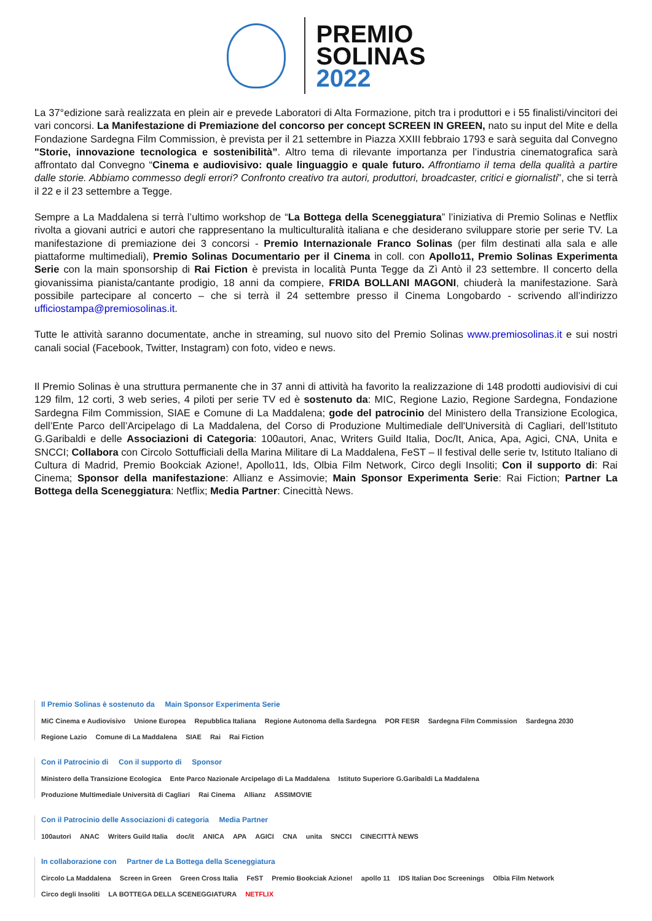PREMIO
SOLINAS
2022
La 37°edizione sarà realizzata en plein air e prevede Laboratori di Alta Formazione, pitch tra i produttori e i 55 finalisti/vincitori dei vari concorsi. La Manifestazione di Premiazione del concorso per concept SCREEN IN GREEN, nato su input del Mite e della Fondazione Sardegna Film Commission, è prevista per il 21 settembre in Piazza XXIII febbraio 1793 e sarà seguita dal Convegno "Storie, innovazione tecnologica e sostenibilità”. Altro tema di rilevante importanza per l’industria cinematografica sarà affrontato dal Convegno “Cinema e audiovisivo: quale linguaggio e quale futuro. Affrontiamo il tema della qualità a partire dalle storie. Abbiamo commesso degli errori? Confronto creativo tra autori, produttori, broadcaster, critici e giornalisti”, che si terrà il 22 e il 23 settembre a Tegge.
Sempre a La Maddalena si terrà l’ultimo workshop de “La Bottega della Sceneggiatura” l’iniziativa di Premio Solinas e Netflix rivolta a giovani autrici e autori che rappresentano la multiculturalità italiana e che desiderano sviluppare storie per serie TV. La manifestazione di premiazione dei 3 concorsi - Premio Internazionale Franco Solinas (per film destinati alla sala e alle piattaforme multimediali), Premio Solinas Documentario per il Cinema in coll. con Apollo11, Premio Solinas Experimenta Serie con la main sponsorship di Rai Fiction è prevista in località Punta Tegge da Zì Antò il 23 settembre. Il concerto della giovanissima pianista/cantante prodigio, 18 anni da compiere, FRIDA BOLLANI MAGONI, chiuderà la manifestazione. Sarà possibile partecipare al concerto – che si terrà il 24 settembre presso il Cinema Longobardo - scrivendo all’indirizzo ufficiostampa@premiosolinas.it.
Tutte le attività saranno documentate, anche in streaming, sul nuovo sito del Premio Solinas www.premiosolinas.it e sui nostri canali social (Facebook, Twitter, Instagram) con foto, video e news.
Il Premio Solinas è una struttura permanente che in 37 anni di attività ha favorito la realizzazione di 148 prodotti audiovisivi di cui 129 film, 12 corti, 3 web series, 4 piloti per serie TV ed è sostenuto da: MIC, Regione Lazio, Regione Sardegna, Fondazione Sardegna Film Commission, SIAE e Comune di La Maddalena; gode del patrocinio del Ministero della Transizione Ecologica, dell’Ente Parco dell’Arcipelago di La Maddalena, del Corso di Produzione Multimediale dell'Università di Cagliari, dell’Istituto G.Garibaldi e delle Associazioni di Categoria: 100autori, Anac, Writers Guild Italia, Doc/It, Anica, Apa, Agici, CNA, Unita e SNCCI; Collabora con Circolo Sottufficiali della Marina Militare di La Maddalena, FeST – Il festival delle serie tv, Istituto Italiano di Cultura di Madrid, Premio Bookciak Azione!, Apollo11, Ids, Olbia Film Network, Circo degli Insoliti; Con il supporto di: Rai Cinema; Sponsor della manifestazione: Allianz e Assimovie; Main Sponsor Experimenta Serie: Rai Fiction; Partner La Bottega della Sceneggiatura: Netflix; Media Partner: Cinecittà News.
Il Premio Solinas è sostenuto da Main Sponsor Experimenta Serie
MiC Cinema e Audiovisivo Unione Europea Repubblica Italiana Regione Autonoma della Sardegna POR FESR Sardegna Film Commission Sardegna 2030 Regione Lazio Comune di La Maddalena SIAE Rai Rai Fiction
Con il Patrocinio di Con il supporto di Sponsor
Ministero della Transizione Ecologica Ente Parco Nazionale Arcipelago di La Maddalena Istituto Superiore G.Garibaldi La Maddalena Produzione Multimediale Università di Cagliari Rai Cinema Allianz ASSIMOVIE
Con il Patrocinio delle Associazioni di categoria Media Partner
100autori ANAC Writers Guild Italia doc/it ANICA APA AGICI CNA unita SNCCI CINECITTÀ NEWS
In collaborazione con Partner de La Bottega della Sceneggiatura
Circolo La Maddalena Screen in Green Green Cross Italia FeST Premio Bookciak Azione! apollo 11 IDS Italian Doc Screenings Olbia Film Network Circo degli Insoliti LA BOTTEGA DELLA SCENEGGIATURA NETFLIX